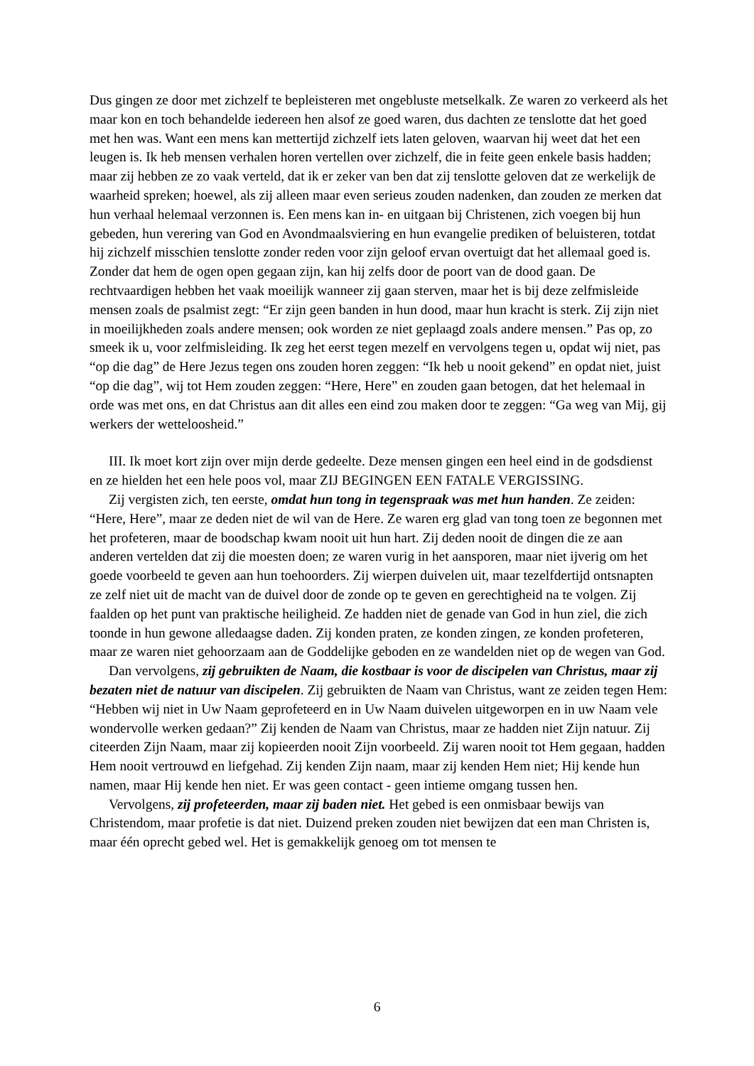Dus gingen ze door met zichzelf te bepleisteren met ongebluste metselkalk. Ze waren zo verkeerd als het maar kon en toch behandelde iedereen hen alsof ze goed waren, dus dachten ze tenslotte dat het goed met hen was. Want een mens kan mettertijd zichzelf iets laten geloven, waarvan hij weet dat het een leugen is. Ik heb mensen verhalen horen vertellen over zichzelf, die in feite geen enkele basis hadden; maar zij hebben ze zo vaak verteld, dat ik er zeker van ben dat zij tenslotte geloven dat ze werkelijk de waarheid spreken; hoewel, als zij alleen maar even serieus zouden nadenken, dan zouden ze merken dat hun verhaal helemaal verzonnen is. Een mens kan in- en uitgaan bij Christenen, zich voegen bij hun gebeden, hun verering van God en Avondmaalsviering en hun evangelie prediken of beluisteren, totdat hij zichzelf misschien tenslotte zonder reden voor zijn geloof ervan overtuigt dat het allemaal goed is. Zonder dat hem de ogen open gegaan zijn, kan hij zelfs door de poort van de dood gaan. De rechtvaardigen hebben het vaak moeilijk wanneer zij gaan sterven, maar het is bij deze zelfmisleide mensen zoals de psalmist zegt: “Er zijn geen banden in hun dood, maar hun kracht is sterk. Zij zijn niet in moeilijkheden zoals andere mensen; ook worden ze niet geplaagd zoals andere mensen.” Pas op, zo smeek ik u, voor zelfmisleiding. Ik zeg het eerst tegen mezelf en vervolgens tegen u, opdat wij niet, pas “op die dag” de Here Jezus tegen ons zouden horen zeggen: “Ik heb u nooit gekend” en opdat niet, juist “op die dag”, wij tot Hem zouden zeggen: “Here, Here” en zouden gaan betogen, dat het helemaal in orde was met ons, en dat Christus aan dit alles een eind zou maken door te zeggen: “Ga weg van Mij, gij werkers der wetteloosheid.”
III. Ik moet kort zijn over mijn derde gedeelte. Deze mensen gingen een heel eind in de godsdienst en ze hielden het een hele poos vol, maar ZIJ BEGINGEN EEN FATALE VERGISSING.
Zij vergisten zich, ten eerste, omdat hun tong in tegenspraak was met hun handen. Ze zeiden: “Here, Here”, maar ze deden niet de wil van de Here. Ze waren erg glad van tong toen ze begonnen met het profeteren, maar de boodschap kwam nooit uit hun hart. Zij deden nooit de dingen die ze aan anderen vertelden dat zij die moesten doen; ze waren vurig in het aansporen, maar niet ijverig om het goede voorbeeld te geven aan hun toehoorders. Zij wierpen duivelen uit, maar tezelfdertijd ontsnapten ze zelf niet uit de macht van de duivel door de zonde op te geven en gerechtigheid na te volgen. Zij faalden op het punt van praktische heiligheid. Ze hadden niet de genade van God in hun ziel, die zich toonde in hun gewone alledaagse daden. Zij konden praten, ze konden zingen, ze konden profeteren, maar ze waren niet gehoorzaam aan de Goddelijke geboden en ze wandelden niet op de wegen van God.
Dan vervolgens, zij gebruikten de Naam, die kostbaar is voor de discipelen van Christus, maar zij bezaten niet de natuur van discipelen. Zij gebruikten de Naam van Christus, want ze zeiden tegen Hem: “Hebben wij niet in Uw Naam geprofeteerd en in Uw Naam duivelen uitgeworpen en in uw Naam vele wondervolle werken gedaan?” Zij kenden de Naam van Christus, maar ze hadden niet Zijn natuur. Zij citeerden Zijn Naam, maar zij kopieerden nooit Zijn voorbeeld. Zij waren nooit tot Hem gegaan, hadden Hem nooit vertrouwd en liefgehad. Zij kenden Zijn naam, maar zij kenden Hem niet; Hij kende hun namen, maar Hij kende hen niet. Er was geen contact - geen intieme omgang tussen hen.
Vervolgens, zij profeteerden, maar zij baden niet. Het gebed is een onmisbaar bewijs van Christendom, maar profetie is dat niet. Duizend preken zouden niet bewijzen dat een man Christen is, maar één oprecht gebed wel. Het is gemakkelijk genoeg om tot mensen te
6